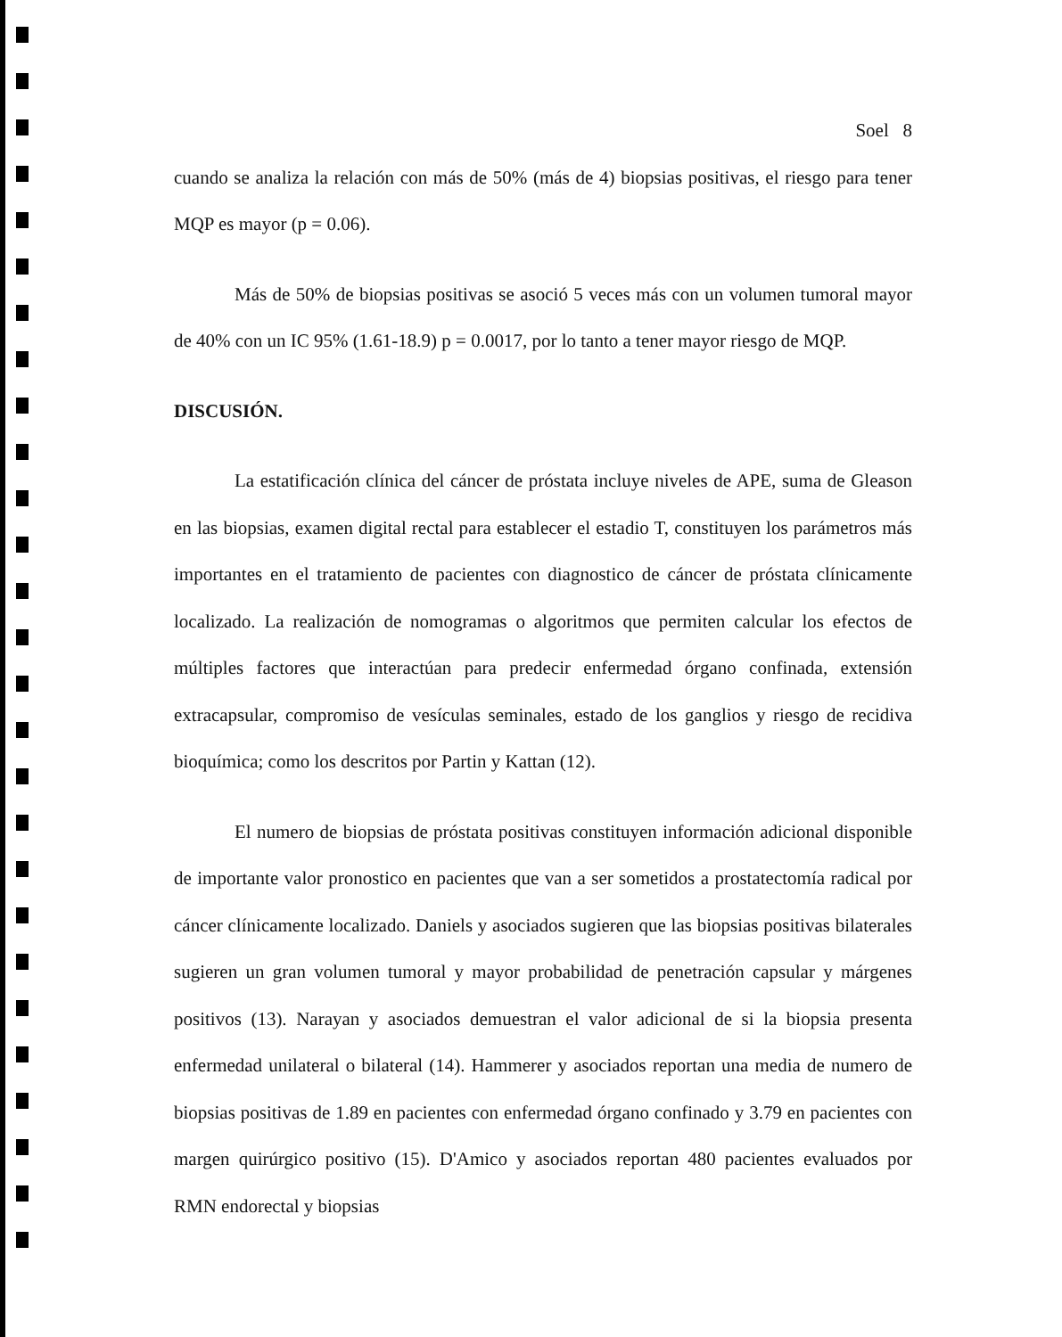Soel 8
cuando se analiza la relación con más de 50% (más de 4) biopsias positivas, el riesgo para tener MQP es mayor (p = 0.06).
Más de 50% de biopsias positivas se asoció 5 veces más con un volumen tumoral mayor de 40% con un IC 95% (1.61-18.9) p = 0.0017, por lo tanto a tener mayor riesgo de MQP.
DISCUSIÓN.
La estatificación clínica del cáncer de próstata incluye niveles de APE, suma de Gleason en las biopsias, examen digital rectal para establecer el estadio T, constituyen los parámetros más importantes en el tratamiento de pacientes con diagnostico de cáncer de próstata clínicamente localizado. La realización de nomogramas o algoritmos que permiten calcular los efectos de múltiples factores que interactúan para predecir enfermedad órgano confinada, extensión extracapsular, compromiso de vesículas seminales, estado de los ganglios y riesgo de recidiva bioquímica; como los descritos por Partin y Kattan (12).
El numero de biopsias de próstata positivas constituyen información adicional disponible de importante valor pronostico en pacientes que van a ser sometidos a prostatectomía radical por cáncer clínicamente localizado. Daniels y asociados sugieren que las biopsias positivas bilaterales sugieren un gran volumen tumoral y mayor probabilidad de penetración capsular y márgenes positivos (13). Narayan y asociados demuestran el valor adicional de si la biopsia presenta enfermedad unilateral o bilateral (14). Hammerer y asociados reportan una media de numero de biopsias positivas de 1.89 en pacientes con enfermedad órgano confinado y 3.79 en pacientes con margen quirúrgico positivo (15). D'Amico y asociados reportan 480 pacientes evaluados por RMN endorectal y biopsias